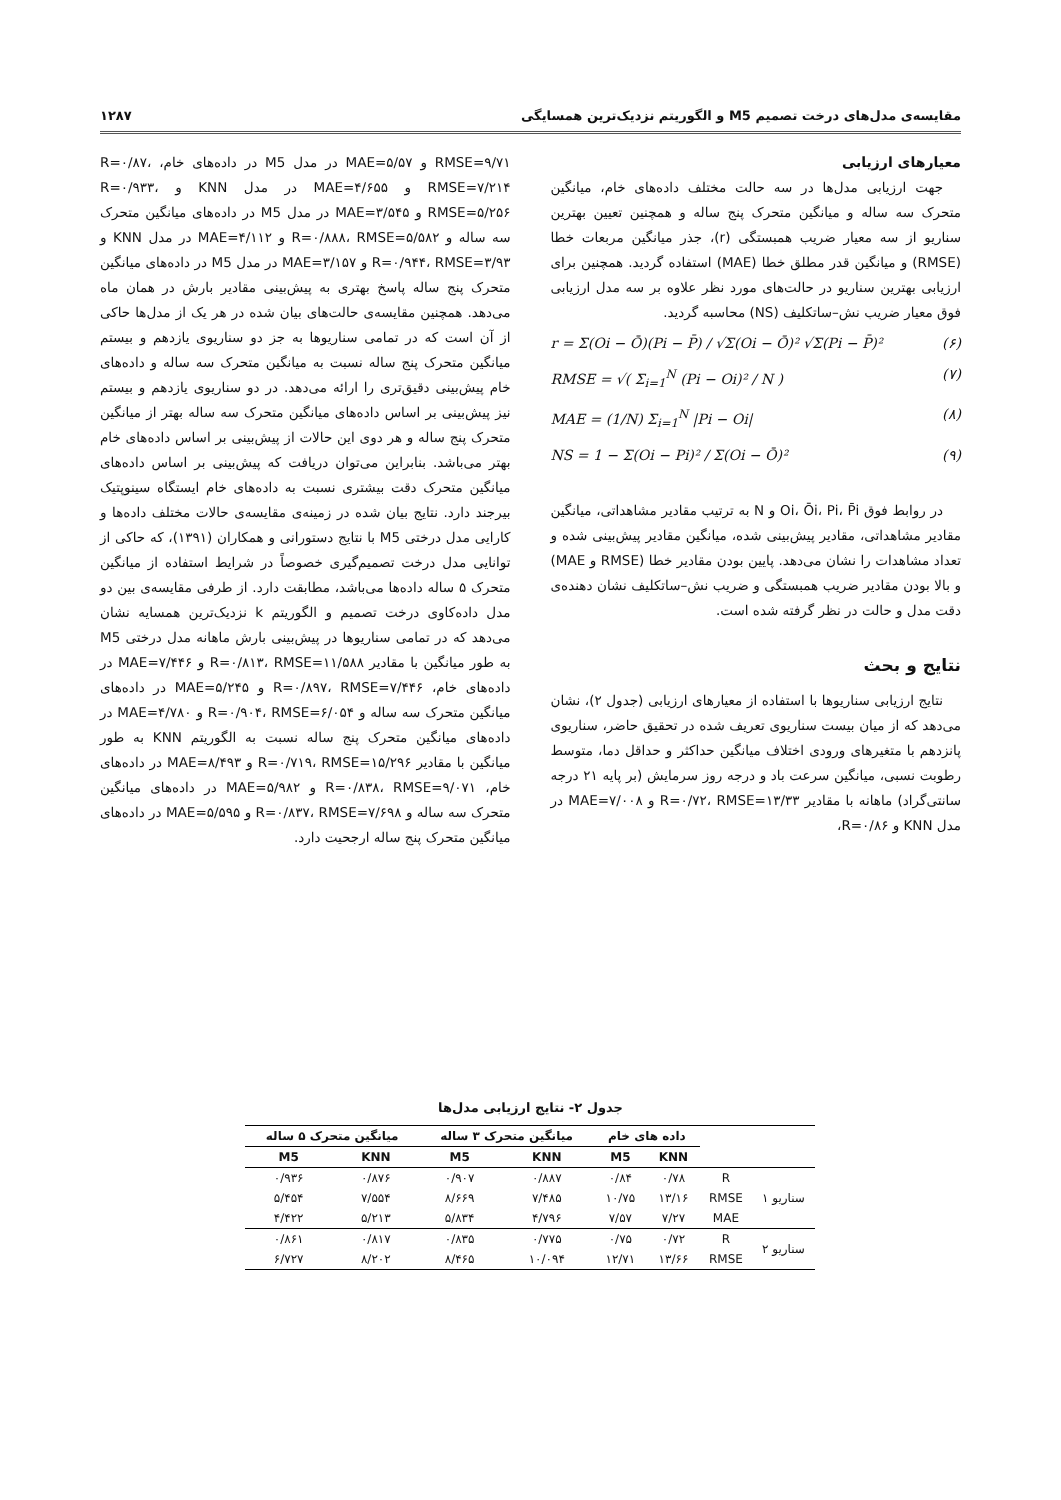مقایسه‌ی مدل‌های درخت تصمیم M5 و الگوریتم نزدیک‌ترین همسایگی ۱۲۸۷
معیارهای ارزیابی
جهت ارزیابی مدل‌ها در سه حالت مختلف داده‌های خام، میانگین متحرک سه ساله و میانگین متحرک پنج ساله و همچنین تعیین بهترین سناریو از سه معیار ضریب همبستگی (r)، جذر میانگین مربعات خطا (RMSE) و میانگین قدر مطلق خطا (MAE) استفاده گردید. همچنین برای ارزیابی بهترین سناریو در حالت‌های مورد نظر علاوه بر سه مدل ارزیابی فوق معیار ضریب نش–ساتکلیف (NS) محاسبه گردید.
r = Σ(Oi − Ō)(Pi − P̄) / √Σ(Oi − Ō)² √Σ(Pi − P̄)² (۶)
RMSE = √( Σ<sub>i=1</sub><sup>N</sup> (Pi − Oi)² / N ) (۷)
MAE = (1/N) Σ<sub>i=1</sub><sup>N</sup> |Pi − Oi| (۸)
NS = 1 − Σ(Oi − Pi)² / Σ(Oi − Ō)² (۹)
در روابط فوق Oi، Ōi، Pi، P̄i و N به ترتیب مقادیر مشاهداتی، میانگین مقادیر مشاهداتی، مقادیر پیش‌بینی شده، میانگین مقادیر پیش‌بینی شده و تعداد مشاهدات را نشان می‌دهد. پایین بودن مقادیر خطا (RMSE و MAE) و بالا بودن مقادیر ضریب همبستگی و ضریب نش–ساتکلیف نشان دهنده‌ی دقت مدل و حالت در نظر گرفته شده است.
نتایج و بحث
نتایج ارزیابی سناریوها با استفاده از معیارهای ارزیابی (جدول ۲)، نشان می‌دهد که از میان بیست سناریوی تعریف شده در تحقیق حاضر، سناریوی پانزدهم با متغیرهای ورودی اختلاف میانگین حداکثر و حداقل دما، متوسط رطوبت نسبی، میانگین سرعت باد و درجه روز سرمایش (بر پایه ۲۱ درجه سانتی‌گراد) ماهانه با مقادیر R=۰/۷۲، RMSE=۱۳/۳۳ و MAE=۷/۰۰۸ در مدل KNN و R=۰/۸۶،
RMSE=۹/۷۱ و MAE=۵/۵۷ در مدل M5 در داده‌های خام، R=۰/۸۷، RMSE=۷/۲۱۴ و MAE=۴/۶۵۵ در مدل KNN و R=۰/۹۳۳، RMSE=۵/۲۵۶ و MAE=۳/۵۴۵ در مدل M5 در داده‌های میانگین متحرک سه ساله و R=۰/۸۸۸، RMSE=۵/۵۸۲ و MAE=۴/۱۱۲ در مدل KNN و R=۰/۹۴۴، RMSE=۳/۹۳ و MAE=۳/۱۵۷ در مدل M5 در داده‌های میانگین متحرک پنج ساله پاسخ بهتری به پیش‌بینی مقادیر بارش در همان ماه می‌دهد. همچنین مقایسه‌ی حالت‌های بیان شده در هر یک از مدل‌ها حاکی از آن است که در تمامی سناریوها به جز دو سناریوی یازدهم و بیستم میانگین متحرک پنج ساله نسبت به میانگین متحرک سه ساله و داده‌های خام پیش‌بینی دقیق‌تری را ارائه می‌دهد. در دو سناریوی یازدهم و بیستم نیز پیش‌بینی بر اساس داده‌های میانگین متحرک سه ساله بهتر از میانگین متحرک پنج ساله و هر دوی این حالات از پیش‌بینی بر اساس داده‌های خام بهتر می‌باشد. بنابراین می‌توان دریافت که پیش‌بینی بر اساس داده‌های میانگین متحرک دقت بیشتری نسبت به داده‌های خام ایستگاه سینوپتیک بیرجند دارد. نتایج بیان شده در زمینه‌ی مقایسه‌ی حالات مختلف داده‌ها و کارایی مدل درختی M5 با نتایج دستورانی و همکاران (۱۳۹۱)، که حاکی از توانایی مدل درخت تصمیم‌گیری خصوصاً در شرایط استفاده از میانگین متحرک ۵ ساله داده‌ها می‌باشد، مطابقت دارد. از طرفی مقایسه‌ی بین دو مدل داده‌کاوی درخت تصمیم و الگوریتم k نزدیک‌ترین همسایه نشان می‌دهد که در تمامی سناریوها در پیش‌بینی بارش ماهانه مدل درختی M5 به طور میانگین با مقادیر R=۰/۸۱۳، RMSE=۱۱/۵۸۸ و MAE=۷/۴۴۶ در داده‌های خام، R=۰/۸۹۷، RMSE=۷/۴۴۶ و MAE=۵/۲۴۵ در داده‌های میانگین متحرک سه ساله و R=۰/۹۰۴، RMSE=۶/۰۵۴ و MAE=۴/۷۸۰ در داده‌های میانگین متحرک پنج ساله نسبت به الگوریتم KNN به طور میانگین با مقادیر R=۰/۷۱۹، RMSE=۱۵/۲۹۶ و MAE=۸/۴۹۳ در داده‌های خام، R=۰/۸۳۸، RMSE=۹/۰۷۱ و MAE=۵/۹۸۲ در داده‌های میانگین متحرک سه ساله و R=۰/۸۳۷، RMSE=۷/۶۹۸ و MAE=۵/۵۹۵ در داده‌های میانگین متحرک پنج ساله ارجحیت دارد.
جدول ۲- نتایج ارزیابی مدل‌ها
| | | داده های خام | | میانگین متحرک ۳ ساله | | میانگین متحرک ۵ ساله | |
| --- | --- | --- | --- | --- | --- | --- | --- |
| | | KNN | M5 | KNN | M5 | KNN | M5 |
| سناریو ۱ | R | ۰/۷۸ | ۰/۸۴ | ۰/۸۸۷ | ۰/۹۰۷ | ۰/۸۷۶ | ۰/۹۳۶ |
| | RMSE | ۱۳/۱۶ | ۱۰/۷۵ | ۷/۴۸۵ | ۸/۶۶۹ | ۷/۵۵۴ | ۵/۴۵۴ |
| | MAE | ۷/۲۷ | ۷/۵۷ | ۴/۷۹۶ | ۵/۸۳۴ | ۵/۲۱۳ | ۴/۴۲۲ |
| سناریو ۲ | R | ۰/۷۲ | ۰/۷۵ | ۰/۷۷۵ | ۰/۸۳۵ | ۰/۸۱۷ | ۰/۸۶۱ |
| | RMSE | ۱۳/۶۶ | ۱۲/۷۱ | ۱۰/۰۹۴ | ۸/۴۶۵ | ۸/۲۰۲ | ۶/۷۲۷ |